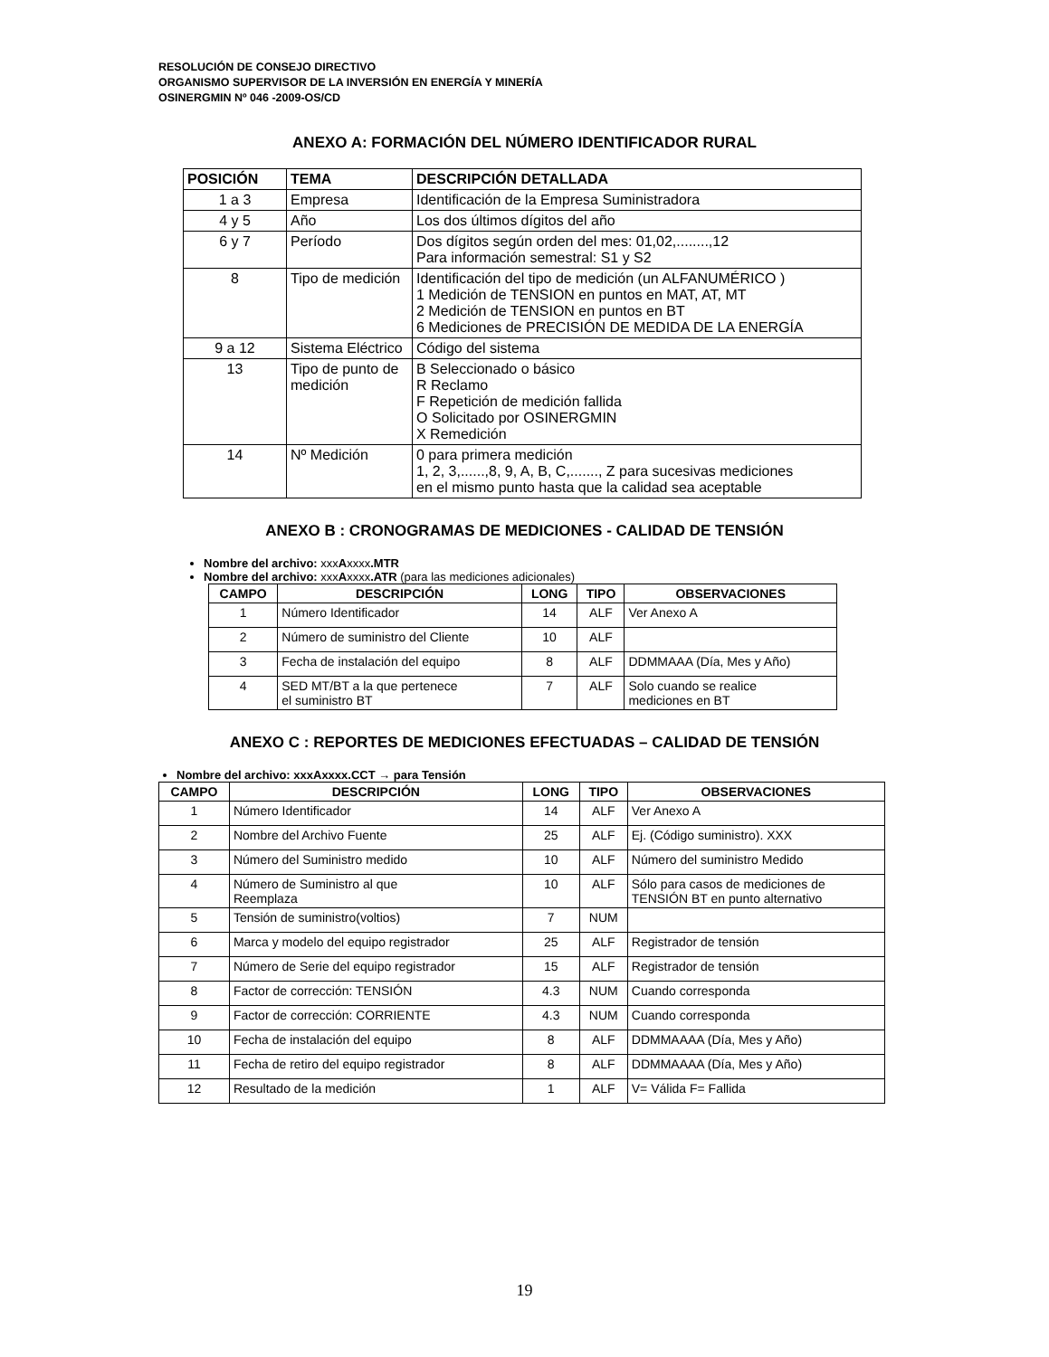RESOLUCIÓN DE CONSEJO DIRECTIVO
ORGANISMO SUPERVISOR DE LA INVERSIÓN EN ENERGÍA Y MINERÍA
OSINERGMIN Nº 046 -2009-OS/CD
ANEXO A: FORMACIÓN DEL NÚMERO IDENTIFICADOR RURAL
| POSICIÓN | TEMA | DESCRIPCIÓN DETALLADA |
| --- | --- | --- |
| 1 a 3 | Empresa | Identificación de la Empresa Suministradora |
| 4 y 5 | Año | Los dos últimos dígitos del año |
| 6 y 7 | Período | Dos dígitos según orden del mes: 01,02,........,12 Para información semestral: S1 y S2 |
| 8 | Tipo de medición | Identificación del tipo de medición (un ALFANUMÉRICO ) 1 Medición de TENSION en puntos en MAT, AT, MT 2 Medición de TENSION en puntos en BT 6 Mediciones de PRECISIÓN DE MEDIDA DE LA ENERGÍA |
| 9 a 12 | Sistema Eléctrico | Código del sistema |
| 13 | Tipo de punto de medición | B Seleccionado o básico R Reclamo F Repetición de medición fallida O Solicitado por OSINERGMIN X Remedición |
| 14 | Nº Medición | 0 para primera medición 1, 2, 3,......,8, 9, A, B, C,......., Z para sucesivas mediciones en el mismo punto hasta que la calidad sea aceptable |
ANEXO B : CRONOGRAMAS DE MEDICIONES - CALIDAD DE TENSIÓN
Nombre del archivo: xxxAxxxx.MTR
Nombre del archivo: xxxAxxxx.ATR (para las mediciones adicionales)
| CAMPO | DESCRIPCIÓN | LONG | TIPO | OBSERVACIONES |
| --- | --- | --- | --- | --- |
| 1 | Número Identificador | 14 | ALF | Ver Anexo A |
| 2 | Número de suministro del Cliente | 10 | ALF | |
| 3 | Fecha de instalación del equipo | 8 | ALF | DDMMAAA (Día, Mes y Año) |
| 4 | SED MT/BT a la que pertenece el suministro BT | 7 | ALF | Solo cuando se realice mediciones en BT |
ANEXO C : REPORTES DE MEDICIONES EFECTUADAS – CALIDAD DE TENSIÓN
Nombre del archivo: xxxAxxxx.CCT → para Tensión
| CAMPO | DESCRIPCIÓN | LONG | TIPO | OBSERVACIONES |
| --- | --- | --- | --- | --- |
| 1 | Número Identificador | 14 | ALF | Ver Anexo A |
| 2 | Nombre del Archivo Fuente | 25 | ALF | Ej. (Código suministro). XXX |
| 3 | Número del Suministro medido | 10 | ALF | Número del suministro Medido |
| 4 | Número de Suministro al que Reemplaza | 10 | ALF | Sólo para casos de mediciones de TENSIÓN BT en punto alternativo |
| 5 | Tensión de suministro(voltios) | 7 | NUM | |
| 6 | Marca y modelo del equipo registrador | 25 | ALF | Registrador de tensión |
| 7 | Número de Serie del equipo registrador | 15 | ALF | Registrador de tensión |
| 8 | Factor de corrección: TENSIÓN | 4.3 | NUM | Cuando corresponda |
| 9 | Factor de corrección: CORRIENTE | 4.3 | NUM | Cuando corresponda |
| 10 | Fecha de instalación del equipo | 8 | ALF | DDMMAAAA (Día, Mes y Año) |
| 11 | Fecha de retiro del equipo registrador | 8 | ALF | DDMMAAAA (Día, Mes y Año) |
| 12 | Resultado de la medición | 1 | ALF | V= Válida F= Fallida |
19